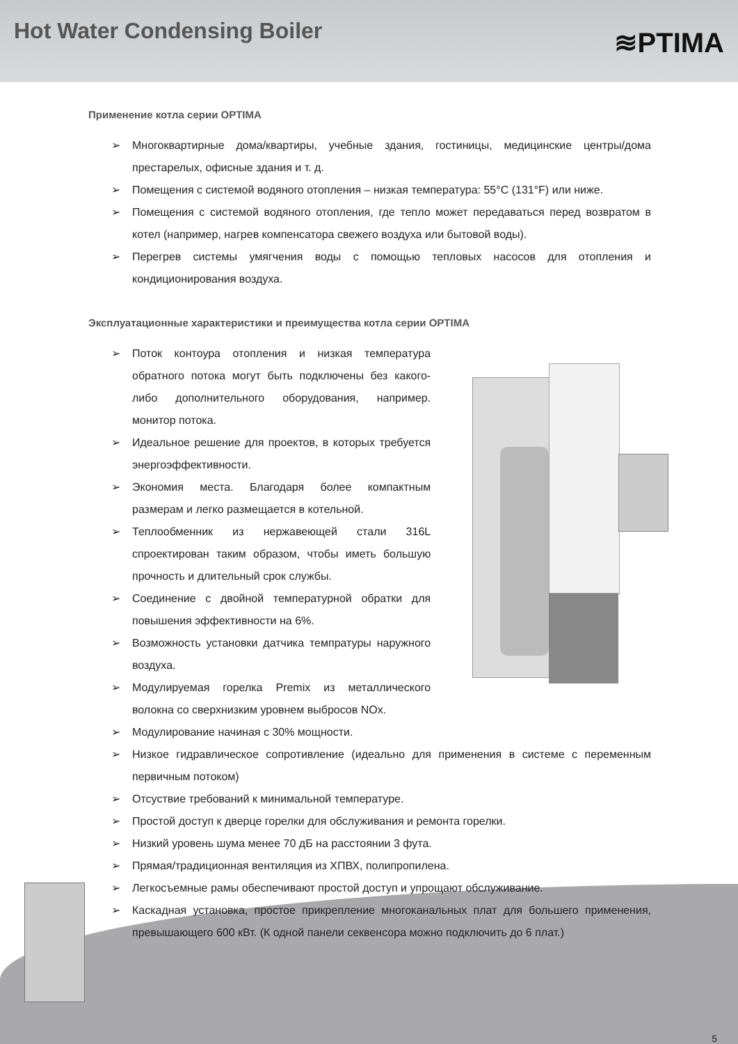Hot Water Condensing Boiler
≋PTIMA
Применение котла серии OPTIMA
➢ Многоквартирные дома/квартиры, учебные здания, гостиницы, медицинские центры/дома престарелых, офисные здания и т. д.
➢ Помещения с системой водяного отопления – низкая температура: 55°C (131°F) или ниже.
➢ Помещения с системой водяного отопления, где тепло может передаваться перед возвратом в котел (например, нагрев компенсатора свежего воздуха или бытовой воды).
➢ Перегрев системы умягчения воды с помощью тепловых насосов для отопления и кондиционирования воздуха.
Эксплуатационные характеристики и преимущества котла серии OPTIMA
➢ Поток контоура отопления и низкая температура обратного потока могут быть подключены без какого-либо дополнительного оборудования, например. монитор потока.
➢ Идеальное решение для проектов, в которых требуется энергоэффективности.
➢ Экономия места. Благодаря более компактным размерам и легко размещается в котельной.
➢ Теплообменник из нержавеющей стали 316L спроектирован таким образом, чтобы иметь большую прочность и длительный срок службы.
➢ Соединение с двойной температурной обратки для повышения эффективности на 6%.
➢ Возможность установки датчика темпратуры наружного воздуха.
➢ Модулируемая горелка Premix из металлического волокна со сверхнизким уровнем выбросов NOx.
➢ Модулирование начиная с 30% мощности.
➢ Низкое гидравлическое сопротивление (идеально для применения в системе с переменным первичным потоком)
➢ Отсуствие требований к минимальной температуре.
➢ Простой доступ к дверце горелки для обслуживания и ремонта горелки.
➢ Низкий уровень шума менее 70 дБ на расстоянии 3 фута.
➢ Прямая/традиционная вентиляция из ХПВХ, полипропилена.
➢ Легкосъемные рамы обеспечивают простой доступ и упрощают обслуживание.
➢ Каскадная установка, простое прикрепление многоканальных плат для большего применения, превышающего 600 кВт. (К одной панели секвенсора можно подключить до 6 плат.)
5